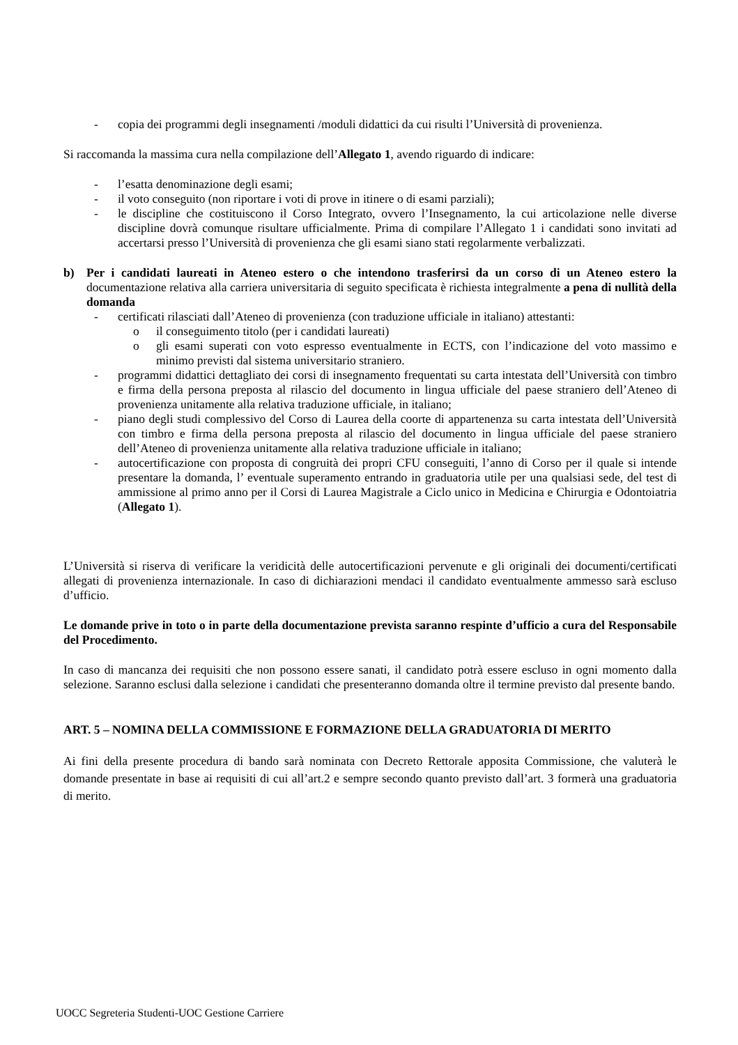- copia dei programmi degli insegnamenti /moduli didattici da cui risulti l’Università di provenienza.
Si raccomanda la massima cura nella compilazione dell’Allegato 1, avendo riguardo di indicare:
- l’esatta denominazione degli esami;
- il voto conseguito (non riportare i voti di prove in itinere o di esami parziali);
- le discipline che costituiscono il Corso Integrato, ovvero l’Insegnamento, la cui articolazione nelle diverse discipline dovrà comunque risultare ufficialmente. Prima di compilare l’Allegato 1 i candidati sono invitati ad accertarsi presso l’Università di provenienza che gli esami siano stati regolarmente verbalizzati.
b) Per i candidati laureati in Ateneo estero o che intendono trasferirsi da un corso di un Ateneo estero la documentazione relativa alla carriera universitaria di seguito specificata è richiesta integralmente a pena di nullità della domanda
- certificati rilasciati dall’Ateneo di provenienza (con traduzione ufficiale in italiano) attestanti:
o il conseguimento titolo (per i candidati laureati)
o gli esami superati con voto espresso eventualmente in ECTS, con l’indicazione del voto massimo e minimo previsti dal sistema universitario straniero.
- programmi didattici dettagliato dei corsi di insegnamento frequentati su carta intestata dell’Università con timbro e firma della persona preposta al rilascio del documento in lingua ufficiale del paese straniero dell’Ateneo di provenienza unitamente alla relativa traduzione ufficiale, in italiano;
- piano degli studi complessivo del Corso di Laurea della coorte di appartenenza su carta intestata dell’Università con timbro e firma della persona preposta al rilascio del documento in lingua ufficiale del paese straniero dell’Ateneo di provenienza unitamente alla relativa traduzione ufficiale in italiano;
- autocertificazione con proposta di congruità dei propri CFU conseguiti, l’anno di Corso per il quale si intende presentare la domanda, l’ eventuale superamento entrando in graduatoria utile per una qualsiasi sede, del test di ammissione al primo anno per il Corsi di Laurea Magistrale a Ciclo unico in Medicina e Chirurgia e Odontoiatria (Allegato 1).
L’Università si riserva di verificare la veridicità delle autocertificazioni pervenute e gli originali dei documenti/certificati allegati di provenienza internazionale. In caso di dichiarazioni mendaci il candidato eventualmente ammesso sarà escluso d’ufficio.
Le domande prive in toto o in parte della documentazione prevista saranno respinte d’ufficio a cura del Responsabile del Procedimento.
In caso di mancanza dei requisiti che non possono essere sanati, il candidato potrà essere escluso in ogni momento dalla selezione. Saranno esclusi dalla selezione i candidati che presenteranno domanda oltre il termine previsto dal presente bando.
ART. 5 – NOMINA DELLA COMMISSIONE E FORMAZIONE DELLA GRADUATORIA DI MERITO
Ai fini della presente procedura di bando sarà nominata con Decreto Rettorale apposita Commissione, che valuterà le domande presentate in base ai requisiti di cui all’art.2 e sempre secondo quanto previsto dall’art. 3 formerà una graduatoria di merito.
UOCC Segreteria Studenti-UOC Gestione Carriere